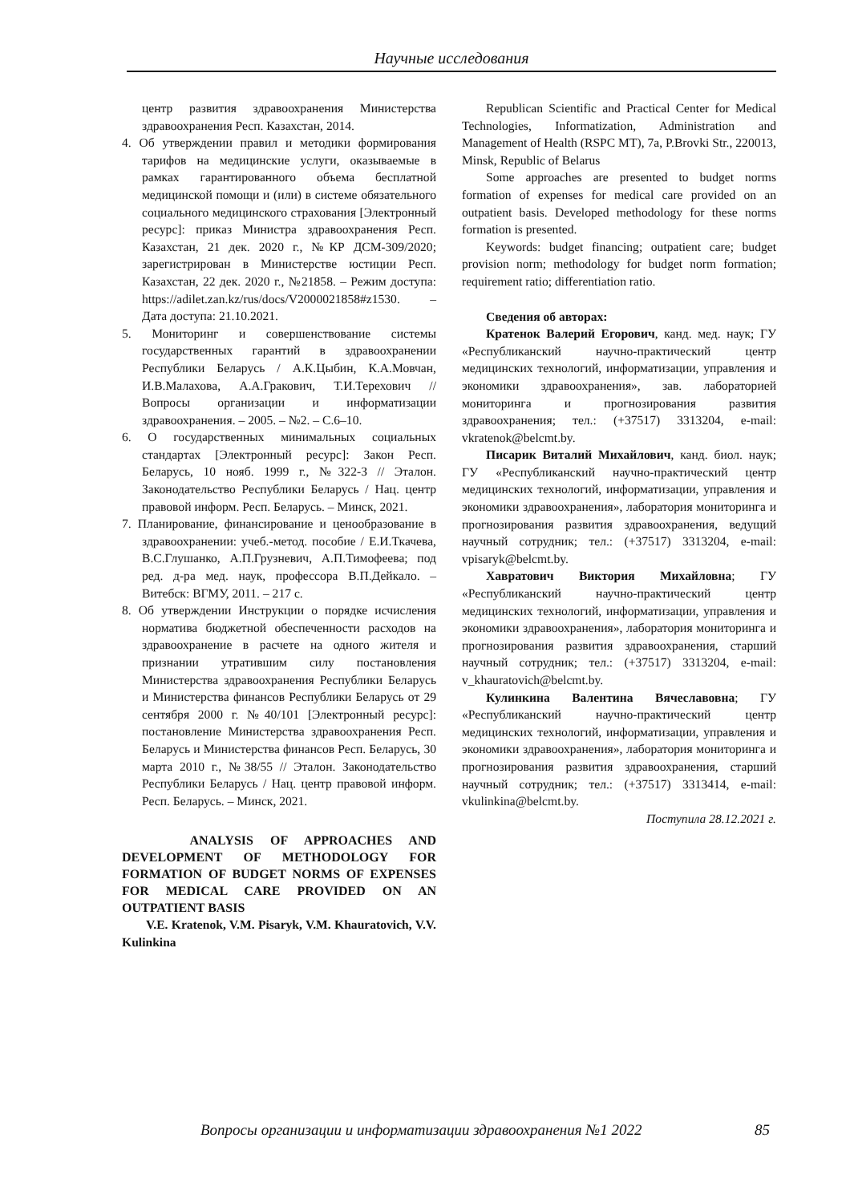Научные исследования
центр развития здравоохранения Министерства здравоохранения Респ. Казахстан, 2014.
4. Об утверждении правил и методики формирования тарифов на медицинские услуги, оказываемые в рамках гарантированного объема бесплатной медицинской помощи и (или) в системе обязательного социального медицинского страхования [Электронный ресурс]: приказ Министра здравоохранения Респ. Казахстан, 21 дек. 2020 г., №КР ДСМ-309/2020; зарегистрирован в Министерстве юстиции Респ. Казахстан, 22 дек. 2020 г., №21858. – Режим доступа: https://adilet.zan.kz/rus/docs/V2000021858#z1530. – Дата доступа: 21.10.2021.
5. Мониторинг и совершенствование системы государственных гарантий в здравоохранении Республики Беларусь / А.К.Цыбин, К.А.Мовчан, И.В.Малахова, А.А.Гракович, Т.И.Терехович // Вопросы организации и информатизации здравоохранения. – 2005. – №2. – С.6–10.
6. О государственных минимальных социальных стандартах [Электронный ресурс]: Закон Респ. Беларусь, 10 нояб. 1999 г., №322-З // Эталон. Законодательство Республики Беларусь / Нац. центр правовой информ. Респ. Беларусь. – Минск, 2021.
7. Планирование, финансирование и ценообразование в здравоохранении: учеб.-метод. пособие / Е.И.Ткачева, В.С.Глушанко, А.П.Грузневич, А.П.Тимофеева; под ред. д-ра мед. наук, профессора В.П.Дейкало. – Витебск: ВГМУ, 2011. – 217 с.
8. Об утверждении Инструкции о порядке исчисления норматива бюджетной обеспеченности расходов на здравоохранение в расчете на одного жителя и признании утратившим силу постановления Министерства здравоохранения Республики Беларусь и Министерства финансов Республики Беларусь от 29 сентября 2000 г. №40/101 [Электронный ресурс]: постановление Министерства здравоохранения Респ. Беларусь и Министерства финансов Респ. Беларусь, 30 марта 2010 г., №38/55 // Эталон. Законодательство Республики Беларусь / Нац. центр правовой информ. Респ. Беларусь. – Минск, 2021.
ANALYSIS OF APPROACHES AND DEVELOPMENT OF METHODOLOGY FOR FORMATION OF BUDGET NORMS OF EXPENSES FOR MEDICAL CARE PROVIDED ON AN OUTPATIENT BASIS
V.E. Kratenok, V.M. Pisaryk, V.M. Khauratovich, V.V. Kulinkina
Republican Scientific and Practical Center for Medical Technologies, Informatization, Administration and Management of Health (RSPC MT), 7a, P.Brovki Str., 220013, Minsk, Republic of Belarus
Some approaches are presented to budget norms formation of expenses for medical care provided on an outpatient basis. Developed methodology for these norms formation is presented.
Keywords: budget financing; outpatient care; budget provision norm; methodology for budget norm formation; requirement ratio; differentiation ratio.
Сведения об авторах:
Кратенок Валерий Егорович, канд. мед. наук; ГУ «Республиканский научно-практический центр медицинских технологий, информатизации, управления и экономики здравоохранения», зав. лабораторией мониторинга и прогнозирования развития здравоохранения; тел.: (+37517) 3313204, e-mail: vkratenok@belcmt.by.
Писарик Виталий Михайлович, канд. биол. наук; ГУ «Республиканский научно-практический центр медицинских технологий, информатизации, управления и экономики здравоохранения», лаборатория мониторинга и прогнозирования развития здравоохранения, ведущий научный сотрудник; тел.: (+37517) 3313204, e-mail: vpisaryk@belcmt.by.
Хавратович Виктория Михайловна; ГУ «Республиканский научно-практический центр медицинских технологий, информатизации, управления и экономики здравоохранения», лаборатория мониторинга и прогнозирования развития здравоохранения, старший научный сотрудник; тел.: (+37517) 3313204, e-mail: v_khauratovich@belcmt.by.
Кулинкина Валентина Вячеславовна; ГУ «Республиканский научно-практический центр медицинских технологий, информатизации, управления и экономики здравоохранения», лаборатория мониторинга и прогнозирования развития здравоохранения, старший научный сотрудник; тел.: (+37517) 3313414, e-mail: vkulinkina@belcmt.by.
Поступила 28.12.2021 г.
Вопросы организации и информатизации здравоохранения №1 2022 85